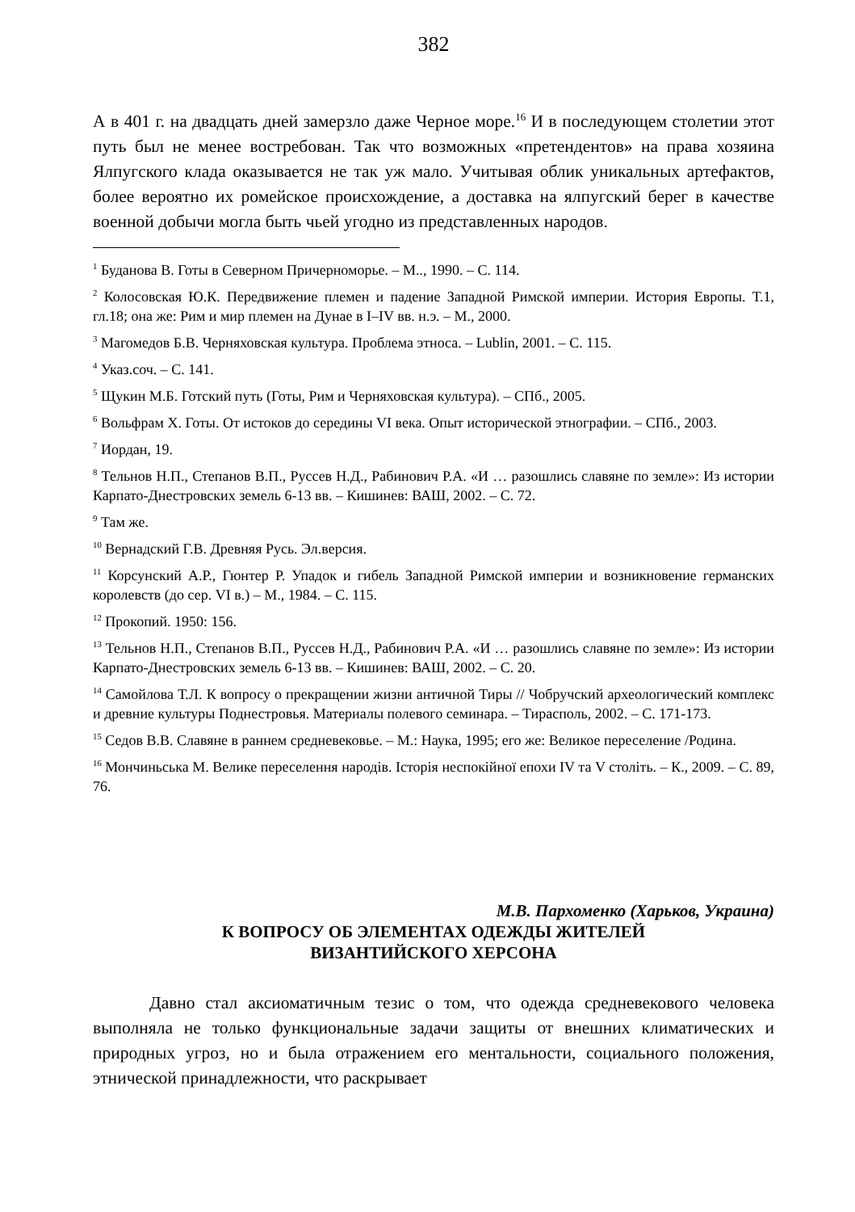382
А в 401 г. на двадцать дней замерзло даже Черное море.<sup>16</sup> И в последующем столетии этот путь был не менее востребован. Так что возможных «претендентов» на права хозяина Ялпугского клада оказывается не так уж мало. Учитывая облик уникальных артефактов, более вероятно их ромейское происхождение, а доставка на ялпугский берег в качестве военной добычи могла быть чьей угодно из представленных народов.
<sup>1</sup> Буданова В. Готы в Северном Причерноморье. – М.., 1990. – С. 114.
<sup>2</sup> Колосовская Ю.К. Передвижение племен и падение Западной Римской империи. История Европы. Т.1, гл.18; она же: Рим и мир племен на Дунае в I–IV вв. н.э. – М., 2000.
<sup>3</sup> Магомедов Б.В. Черняховская культура. Проблема этноса. – Lublin, 2001. – С. 115.
<sup>4</sup> Указ.соч. – С. 141.
<sup>5</sup> Щукин М.Б. Готский путь (Готы, Рим и Черняховская культура). – СПб., 2005.
<sup>6</sup> Вольфрам Х. Готы. От истоков до середины VI века. Опыт исторической этнографии. – СПб., 2003.
<sup>7</sup> Иордан, 19.
<sup>8</sup> Тельнов Н.П., Степанов В.П., Руссев Н.Д., Рабинович Р.А. «И … разошлись славяне по земле»: Из истории Карпато-Днестровских земель 6-13 вв. – Кишинев: ВАШ, 2002. – С. 72.
<sup>9</sup> Там же.
<sup>10</sup> Вернадский Г.В. Древняя Русь. Эл.версия.
<sup>11</sup> Корсунский А.Р., Гюнтер Р. Упадок и гибель Западной Римской империи и возникновение германских королевств (до сер. VI в.) – М., 1984. – С. 115.
<sup>12</sup> Прокопий. 1950: 156.
<sup>13</sup> Тельнов Н.П., Степанов В.П., Руссев Н.Д., Рабинович Р.А. «И … разошлись славяне по земле»: Из истории Карпато-Днестровских земель 6-13 вв. – Кишинев: ВАШ, 2002. – С. 20.
<sup>14</sup> Самойлова Т.Л. К вопросу о прекращении жизни античной Тиры // Чобручский археологический комплекс и древние культуры Поднестровья. Материалы полевого семинара. – Тирасполь, 2002. – С. 171-173.
<sup>15</sup> Седов В.В. Славяне в раннем средневековье. – М.: Наука, 1995; его же: Великое переселение /Родина.
<sup>16</sup> Мончиньська М. Велике переселення народів. Історія неспокійної епохи IV та V століть. – К., 2009. – С. 89, 76.
М.В. Пархоменко (Харьков, Украина)
К ВОПРОСУ ОБ ЭЛЕМЕНТАХ ОДЕЖДЫ ЖИТЕЛЕЙ
ВИЗАНТИЙСКОГО ХЕРСОНА
Давно стал аксиоматичным тезис о том, что одежда средневекового человека выполняла не только функциональные задачи защиты от внешних климатических и природных угроз, но и была отражением его ментальности, социального положения, этнической принадлежности, что раскрывает